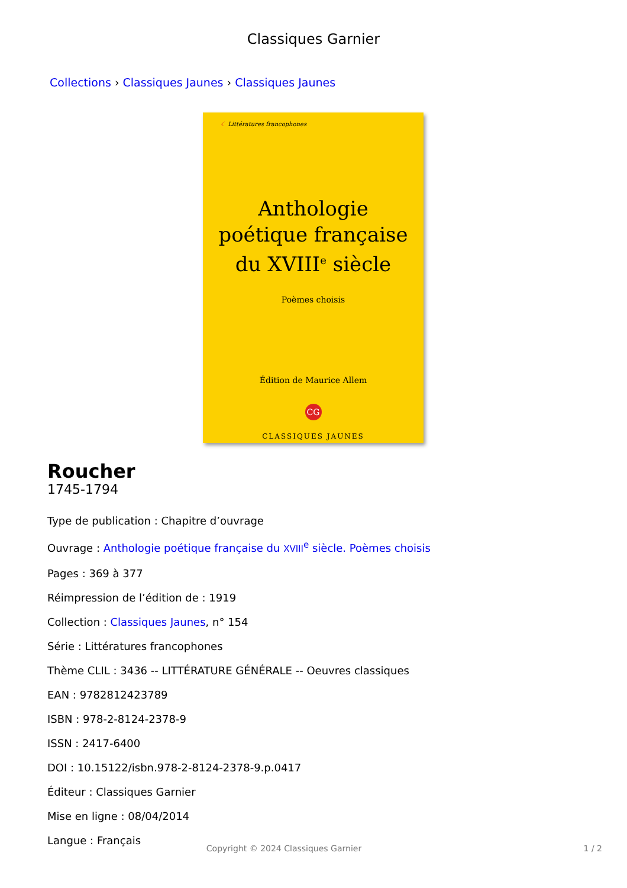Classiques Garnier
Collections › Classiques Jaunes › Classiques Jaunes
☾ Littératures francophones
Anthologie
poétique française
du XVIII<sup>e</sup> siècle
Poèmes choisis
Édition de Maurice Allem
CG
CLASSIQUES JAUNES
Roucher
1745-1794
Type de publication : Chapitre d’ouvrage
Ouvrage : Anthologie poétique française du XVIII<sup>e</sup> siècle. Poèmes choisis
Pages : 369 à 377
Réimpression de l’édition de : 1919
Collection : Classiques Jaunes, n° 154
Série : Littératures francophones
Thème CLIL : 3436 -- LITTÉRATURE GÉNÉRALE -- Oeuvres classiques
EAN : 9782812423789
ISBN : 978-2-8124-2378-9
ISSN : 2417-6400
DOI : 10.15122/isbn.978-2-8124-2378-9.p.0417
Éditeur : Classiques Garnier
Mise en ligne : 08/04/2014
Langue : Français
Copyright © 2024 Classiques Garnier 1 / 2